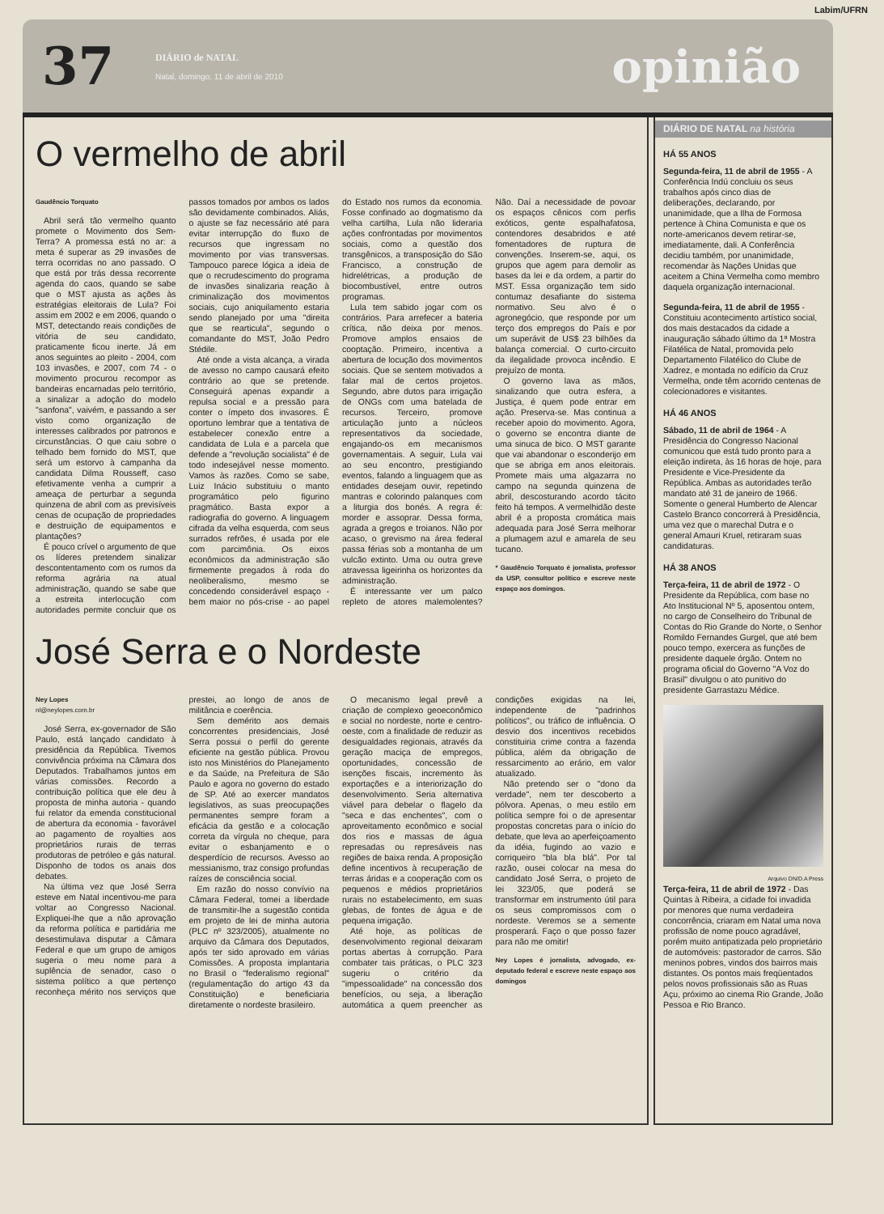Labim/UFRN
37
DIÁRIO de NATAL
Natal, domingo, 11 de abril de 2010
opinião
O vermelho de abril
Gaudêncio Torquato
Abril será tão vermelho quanto promete o Movimento dos Sem-Terra? A promessa está no ar: a meta é superar as 29 invasões de terra ocorridas no ano passado. O que está por trás dessa recorrente agenda do caos, quando se sabe que o MST ajusta as ações às estratégias eleitorais de Lula? Foi assim em 2002 e em 2006, quando o MST, detectando reais condições de vitória de seu candidato, praticamente ficou inerte. Já em anos seguintes ao pleito - 2004, com 103 invasões, e 2007, com 74 - o movimento procurou recompor as bandeiras encarnadas pelo território, a sinalizar a adoção do modelo "sanfona", vaivém, e passando a ser visto como organização de interesses calibrados por patronos e circunstâncias. O que caiu sobre o telhado bem fornido do MST, que será um estorvo à campanha da candidata Dilma Rousseff, caso efetivamente venha a cumprir a ameaça de perturbar a segunda quinzena de abril com as previsíveis cenas de ocupação de propriedades e destruição de equipamentos e plantações?
É pouco crível o argumento de que os líderes pretendem sinalizar descontentamento com os rumos da reforma agrária na atual administração, quando se sabe que a estreita interlocução com autoridades permite concluir que os passos tomados por ambos os lados são devidamente combinados. Aliás, o ajuste se faz necessário até para evitar interrupção do fluxo de recursos que ingressam no movimento por vias transversas. Tampouco parece lógica a ideia de que o recrudescimento do programa de invasões sinalizaria reação à criminalização dos movimentos sociais, cujo aniquilamento estaria sendo planejado por uma "direita que se rearticula", segundo o comandante do MST, João Pedro Stédile.
Até onde a vista alcança, a virada de avesso no campo causará efeito contrário ao que se pretende. Conseguirá apenas expandir a repulsa social e a pressão para conter o ímpeto dos invasores. É oportuno lembrar que a tentativa de estabelecer conexão entre a candidata de Lula e a parcela que defende a "revolução socialista" é de todo indesejável nesse momento. Vamos às razões. Como se sabe, Luiz Inácio substituiu o manto programático pelo figurino pragmático. Basta expor a radiografia do governo. A linguagem cifrada da velha esquerda, com seus surrados refrões, é usada por ele com parcimônia. Os eixos econômicos da administração são firmemente pregados à roda do neoliberalismo, mesmo se concedendo considerável espaço - bem maior no pós-crise - ao papel do Estado nos rumos da economia. Fosse confinado ao dogmatismo da velha cartilha, Lula não lideraria ações confrontadas por movimentos sociais, como a questão dos transgênicos, a transposição do São Francisco, a construção de hidrelétricas, a produção de biocombustível, entre outros programas.
Lula tem sabido jogar com os contrários. Para arrefecer a bateria crítica, não deixa por menos. Promove amplos ensaios de cooptação. Primeiro, incentiva a abertura de locução dos movimentos sociais. Que se sentem motivados a falar mal de certos projetos. Segundo, abre dutos para irrigação de ONGs com uma batelada de recursos. Terceiro, promove articulação junto a núcleos representativos da sociedade, engajando-os em mecanismos governamentais. A seguir, Lula vai ao seu encontro, prestigiando eventos, falando a linguagem que as entidades desejam ouvir, repetindo mantras e colorindo palanques com a liturgia dos bonés. A regra é: morder e assoprar. Dessa forma, agrada a gregos e troianos. Não por acaso, o grevismo na área federal passa férias sob a montanha de um vulcão extinto. Uma ou outra greve atravessa ligeirinha os horizontes da administração.
É interessante ver um palco repleto de atores malemolentes? Não. Daí a necessidade de povoar os espaços cênicos com perfis exóticos, gente espalhafatosa, contendores desabridos e até fomentadores de ruptura de convenções. Inserem-se, aqui, os grupos que agem para demolir as bases da lei e da ordem, a partir do MST. Essa organização tem sido contumaz desafiante do sistema normativo. Seu alvo é o agronegócio, que responde por um terço dos empregos do País e por um superávit de US$ 23 bilhões da balança comercial. O curto-circuito da ilegalidade provoca incêndio. E prejuízo de monta.
O governo lava as mãos, sinalizando que outra esfera, a Justiça, é quem pode entrar em ação. Preserva-se. Mas continua a receber apoio do movimento. Agora, o governo se encontra diante de uma sinuca de bico. O MST garante que vai abandonar o esconderijo em que se abriga em anos eleitorais. Promete mais uma algazarra no campo na segunda quinzena de abril, descosturando acordo tácito feito há tempos. A vermelhidão deste abril é a proposta cromática mais adequada para José Serra melhorar a plumagem azul e amarela de seu tucano.
* Gaudêncio Torquato é jornalista, professor da USP, consultor político e escreve neste espaço aos domingos.
José Serra e o Nordeste
Ney Lopes
nl@neylopes.com.br
José Serra, ex-governador de São Paulo, está lançado candidato à presidência da República. Tivemos convivência próxima na Câmara dos Deputados. Trabalhamos juntos em várias comissões. Recordo a contribuição política que ele deu à proposta de minha autoria - quando fui relator da emenda constitucional de abertura da economia - favorável ao pagamento de royalties aos proprietários rurais de terras produtoras de petróleo e gás natural. Disponho de todos os anais dos debates.
Na última vez que José Serra esteve em Natal incentivou-me para voltar ao Congresso Nacional. Expliquei-lhe que a não aprovação da reforma política e partidária me desestimulava disputar a Câmara Federal e que um grupo de amigos sugeria o meu nome para a suplência de senador, caso o sistema político a que pertenço reconheça mérito nos serviços que prestei, ao longo de anos de militância e coerência.
Sem demérito aos demais concorrentes presidenciais, José Serra possui o perfil do gerente eficiente na gestão pública. Provou isto nos Ministérios do Planejamento e da Saúde, na Prefeitura de São Paulo e agora no governo do estado de SP. Até ao exercer mandatos legislativos, as suas preocupações permanentes sempre foram a eficácia da gestão e a colocação correta da vírgula no cheque, para evitar o esbanjamento e o desperdício de recursos. Avesso ao messianismo, traz consigo profundas raízes de consciência social.
Em razão do nosso convívio na Câmara Federal, tomei a liberdade de transmitir-lhe a sugestão contida em projeto de lei de minha autoria (PLC nº 323/2005), atualmente no arquivo da Câmara dos Deputados, após ter sido aprovado em várias Comissões. A proposta implantaria no Brasil o "federalismo regional" (regulamentação do artigo 43 da Constituição) e beneficiaria diretamente o nordeste brasileiro.
O mecanismo legal prevê a criação de complexo geoeconômico e social no nordeste, norte e centro-oeste, com a finalidade de reduzir as desigualdades regionais, através da geração maciça de empregos, oportunidades, concessão de isenções fiscais, incremento às exportações e a interiorização do desenvolvimento. Seria alternativa viável para debelar o flagelo da "seca e das enchentes", com o aproveitamento econômico e social dos rios e massas de água represadas ou represáveis nas regiões de baixa renda. A proposição define incentivos à recuperação de terras áridas e a cooperação com os pequenos e médios proprietários rurais no estabelecimento, em suas glebas, de fontes de água e de pequena irrigação.
Até hoje, as políticas de desenvolvimento regional deixaram portas abertas à corrupção. Para combater tais práticas, o PLC 323 sugeriu o critério da "impessoalidade" na concessão dos benefícios, ou seja, a liberação automática a quem preencher as condições exigidas na lei, independente de "padrinhos políticos", ou tráfico de influência. O desvio dos incentivos recebidos constituiria crime contra a fazenda pública, além da obrigação de ressarcimento ao erário, em valor atualizado.
Não pretendo ser o "dono da verdade", nem ter descoberto a pólvora. Apenas, o meu estilo em política sempre foi o de apresentar propostas concretas para o início do debate, que leva ao aperfeiçoamento da idéia, fugindo ao vazio e corriqueiro "bla bla blá". Por tal razão, ousei colocar na mesa do candidato José Serra, o projeto de lei 323/05, que poderá se transformar em instrumento útil para os seus compromissos com o nordeste. Veremos se a semente prosperará. Faço o que posso fazer para não me omitir!
Ney Lopes é jornalista, advogado, ex-deputado federal e escreve neste espaço aos domingos
DIÁRIO DE NATAL na história
HÁ 55 ANOS
Segunda-feira, 11 de abril de 1955 - A Conferência Indú concluiu os seus trabalhos após cinco dias de deliberações, declarando, por unanimidade, que a Ilha de Formosa pertence à China Comunista e que os norte-americanos devem retirar-se, imediatamente, dali. A Conferência decidiu também, por unanimidade, recomendar às Nações Unidas que aceitem a China Vermelha como membro daquela organização internacional.
Segunda-feira, 11 de abril de 1955 - Constituiu acontecimento artístico social, dos mais destacados da cidade a inauguração sábado último da 1ª Mostra Filatélica de Natal, promovida pelo Departamento Filatélico do Clube de Xadrez, e montada no edifício da Cruz Vermelha, onde têm acorrido centenas de colecionadores e visitantes.
HÁ 46 ANOS
Sábado, 11 de abril de 1964 - A Presidência do Congresso Nacional comunicou que está tudo pronto para a eleição indireta, às 16 horas de hoje, para Presidente e Vice-Presidente da República. Ambas as autoridades terão mandato até 31 de janeiro de 1966. Somente o general Humberto de Alencar Castelo Branco concorrerá à Presidência, uma vez que o marechal Dutra e o general Amauri Kruel, retiraram suas candidaturas.
HÁ 38 ANOS
Terça-feira, 11 de abril de 1972 - O Presidente da República, com base no Ato Institucional Nº 5, aposentou ontem, no cargo de Conselheiro do Tribunal de Contas do Rio Grande do Norte, o Senhor Romildo Fernandes Gurgel, que até bem pouco tempo, exercera as funções de presidente daquele órgão. Ontem no programa oficial do Governo "A Voz do Brasil" divulgou o ato punitivo do presidente Garrastazu Médice.
Arquivo DN/D.A Press
Terça-feira, 11 de abril de 1972 - Das Quintas à Ribeira, a cidade foi invadida por menores que numa verdadeira concorrência, criaram em Natal uma nova profissão de nome pouco agradável, porém muito antipatizada pelo proprietário de automóveis: pastorador de carros. São meninos pobres, vindos dos bairros mais distantes. Os pontos mais freqüentados pelos novos profissionais são as Ruas Açu, próximo ao cinema Rio Grande, João Pessoa e Rio Branco.